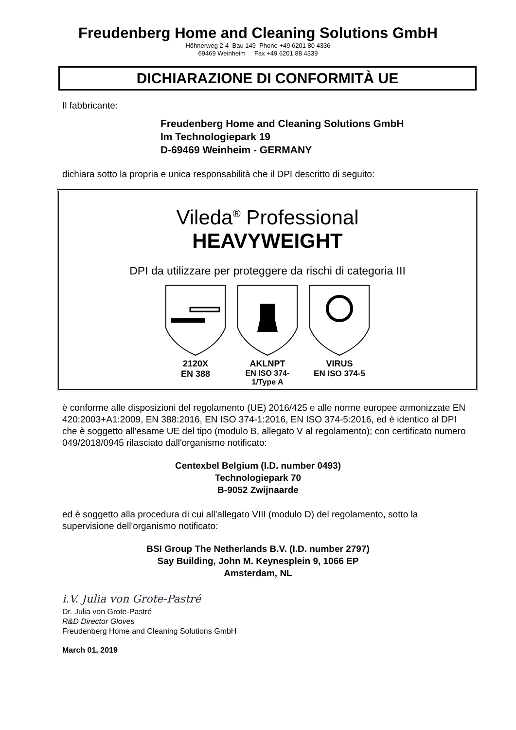Freudenberg Home and Cleaning Solutions GmbH
Höhnerweg 2-4 Bau 149 Phone +49 6201 80 4336
69469 Weinheim Fax +49 6201 88 4339
DICHIARAZIONE DI CONFORMITÀ UE
Il fabbricante:
Freudenberg Home and Cleaning Solutions GmbH
Im Technologiepark 19
D-69469 Weinheim - GERMANY
dichiara sotto la propria e unica responsabilità che il DPI descritto di seguito:
Vileda<sup>®</sup> Professional
HEAVYWEIGHT
DPI da utilizzare per proteggere da rischi di categoria III
2120X
EN 388
AKLNPT
EN ISO 374-1/Type A
VIRUS
EN ISO 374-5
è conforme alle disposizioni del regolamento (UE) 2016/425 e alle norme europee armonizzate EN 420:2003+A1:2009, EN 388:2016, EN ISO 374-1:2016, EN ISO 374-5:2016, ed è identico al DPI che è soggetto all'esame UE del tipo (modulo B, allegato V al regolamento); con certificato numero 049/2018/0945 rilasciato dall'organismo notificato:
Centexbel Belgium (I.D. number 0493)
Technologiepark 70
B-9052 Zwijnaarde
ed è soggetto alla procedura di cui all'allegato VIII (modulo D) del regolamento, sotto la supervisione dell'organismo notificato:
BSI Group The Netherlands B.V. (I.D. number 2797)
Say Building, John M. Keynesplein 9, 1066 EP
Amsterdam, NL
i.V. Julia von Grote-Pastré
Dr. Julia von Grote-Pastré
R&D Director Gloves
Freudenberg Home and Cleaning Solutions GmbH
March 01, 2019